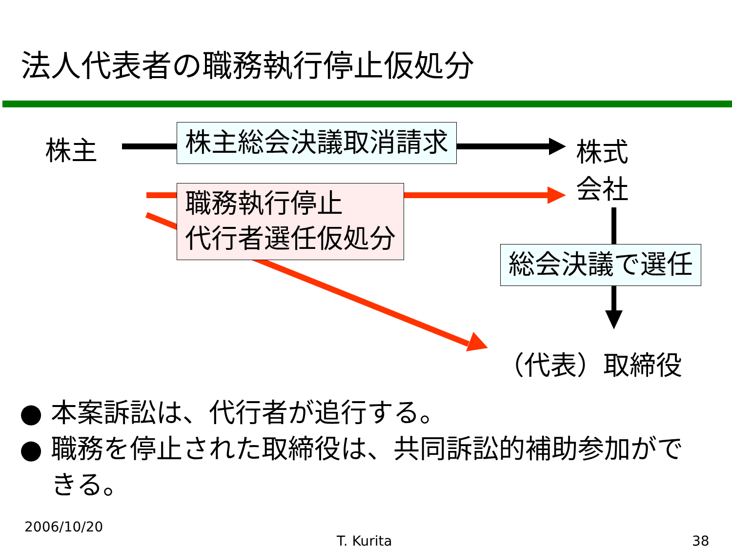法人代表者の職務執行停止仮処分
株主 株主総会決議取消請求
株式
会社
職務執行停止
代行者選任仮処分
総会決議で選任
（代表）取締役
● 本案訴訟は、代行者が追行する。
● 職務を停止された取締役は、共同訴訟的補助参加ができる。
2006/10/20
T. Kurita 38